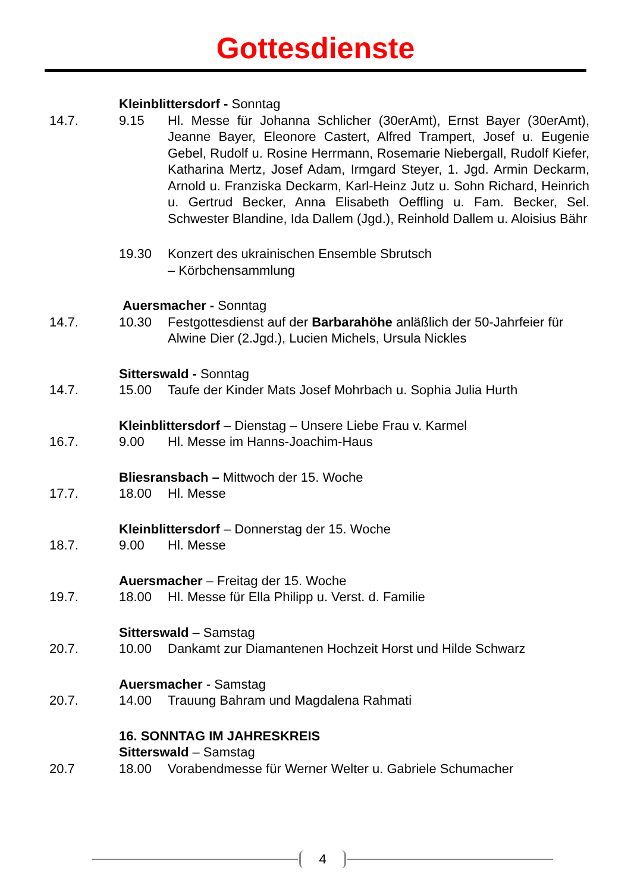Gottesdienste
Kleinblittersdorf - Sonntag
14.7. 9.15 Hl. Messe für Johanna Schlicher (30erAmt), Ernst Bayer (30erAmt), Jeanne Bayer, Eleonore Castert, Alfred Trampert, Josef u. Eugenie Gebel, Rudolf u. Rosine Herrmann, Rosemarie Niebergall, Rudolf Kiefer, Katharina Mertz, Josef Adam, Irmgard Steyer, 1. Jgd. Armin Deckarm, Arnold u. Franziska Deckarm, Karl-Heinz Jutz u. Sohn Richard, Heinrich u. Gertrud Becker, Anna Elisabeth Oeffling u. Fam. Becker, Sel. Schwester Blandine, Ida Dallem (Jgd.), Reinhold Dallem u. Aloisius Bähr
19.30 Konzert des ukrainischen Ensemble Sbrutsch
– Körbchensammlung
Auersmacher - Sonntag
14.7. 10.30 Festgottesdienst auf der Barbarahöhe anläßlich der 50-Jahrfeier für Alwine Dier (2.Jgd.), Lucien Michels, Ursula Nickles
Sitterswald - Sonntag
14.7. 15.00 Taufe der Kinder Mats Josef Mohrbach u. Sophia Julia Hurth
Kleinblittersdorf – Dienstag – Unsere Liebe Frau v. Karmel
16.7. 9.00 Hl. Messe im Hanns-Joachim-Haus
Bliesransbach – Mittwoch der 15. Woche
17.7. 18.00 Hl. Messe
Kleinblittersdorf – Donnerstag der 15. Woche
18.7. 9.00 Hl. Messe
Auersmacher – Freitag der 15. Woche
19.7. 18.00 Hl. Messe für Ella Philipp u. Verst. d. Familie
Sitterswald – Samstag
20.7. 10.00 Dankamt zur Diamantenen Hochzeit Horst und Hilde Schwarz
Auersmacher - Samstag
20.7. 14.00 Trauung Bahram und Magdalena Rahmati
16. SONNTAG IM JAHRESKREIS
Sitterswald – Samstag
20.7 18.00 Vorabendmesse für Werner Welter u. Gabriele Schumacher
4